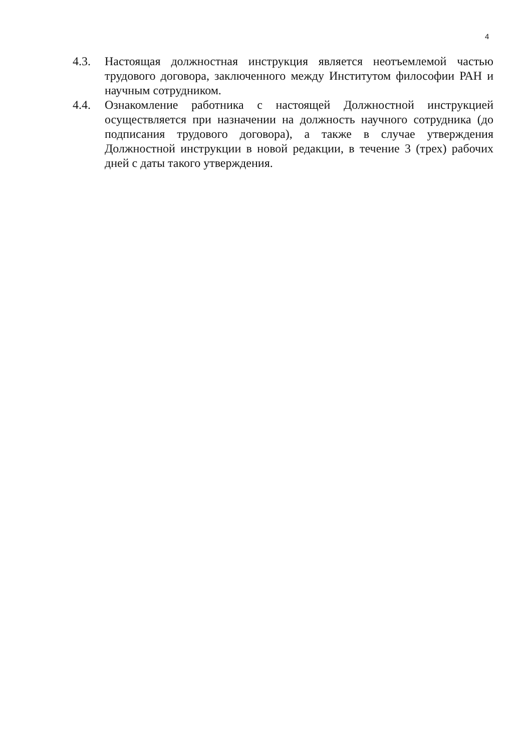4
4.3. Настоящая должностная инструкция является неотъемлемой частью трудового договора, заключенного между Институтом философии РАН и научным сотрудником.
4.4. Ознакомление работника с настоящей Должностной инструкцией осуществляется при назначении на должность научного сотрудника (до подписания трудового договора), а также в случае утверждения Должностной инструкции в новой редакции, в течение 3 (трех) рабочих дней с даты такого утверждения.